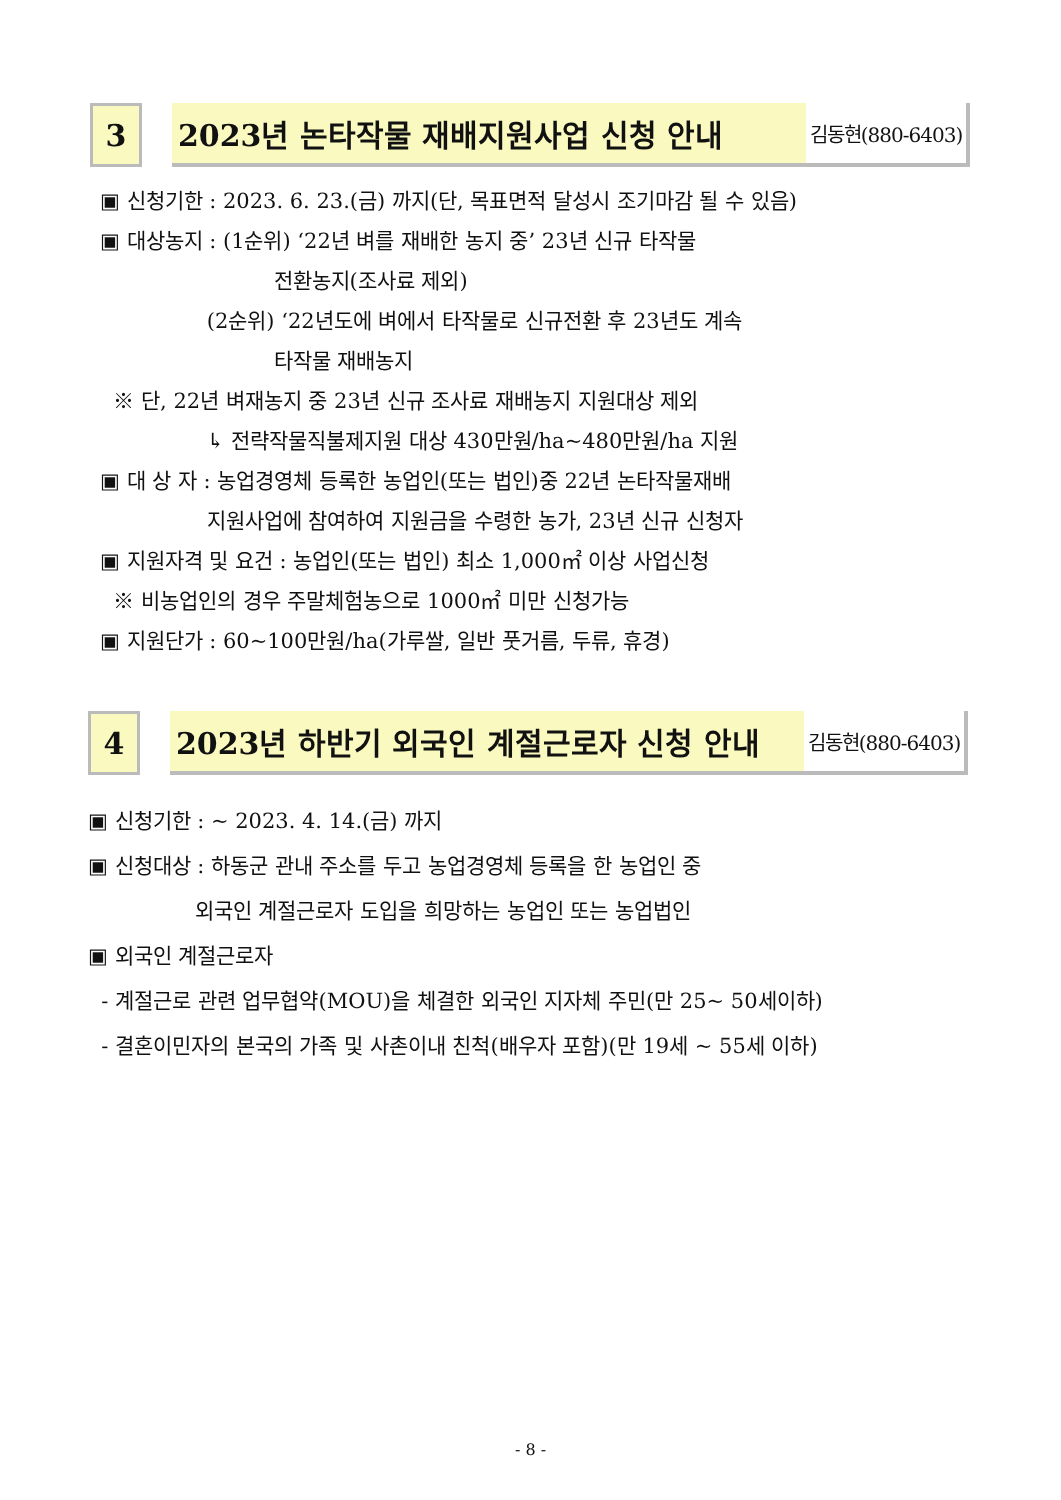3 2023년 논타작물 재배지원사업 신청 안내
김동현(880-6403)
▣ 신청기한 : 2023. 6. 23.(금) 까지(단, 목표면적 달성시 조기마감 될 수 있음)
▣ 대상농지 : (1순위) ‘22년 벼를 재배한 농지 중’ 23년 신규 타작물
전환농지(조사료 제외)
(2순위) ‘22년도에 벼에서 타작물로 신규전환 후 23년도 계속
타작물 재배농지
※ 단, 22년 벼재농지 중 23년 신규 조사료 재배농지 지원대상 제외
↳ 전략작물직불제지원 대상 430만원/ha~480만원/ha 지원
▣ 대 상 자 : 농업경영체 등록한 농업인(또는 법인)중 22년 논타작물재배
지원사업에 참여하여 지원금을 수령한 농가, 23년 신규 신청자
▣ 지원자격 및 요건 : 농업인(또는 법인) 최소 1,000㎡ 이상 사업신청
※ 비농업인의 경우 주말체험농으로 1000㎡ 미만 신청가능
▣ 지원단가 : 60~100만원/ha(가루쌀, 일반 풋거름, 두류, 휴경)
4 2023년 하반기 외국인 계절근로자 신청 안내
김동현(880-6403)
▣ 신청기한 : ~ 2023. 4. 14.(금) 까지
▣ 신청대상 : 하동군 관내 주소를 두고 농업경영체 등록을 한 농업인 중
외국인 계절근로자 도입을 희망하는 농업인 또는 농업법인
▣ 외국인 계절근로자
- 계절근로 관련 업무협약(MOU)을 체결한 외국인 지자체 주민(만 25~ 50세이하)
- 결혼이민자의 본국의 가족 및 사촌이내 친척(배우자 포함)(만 19세 ~ 55세 이하)
- 8 -